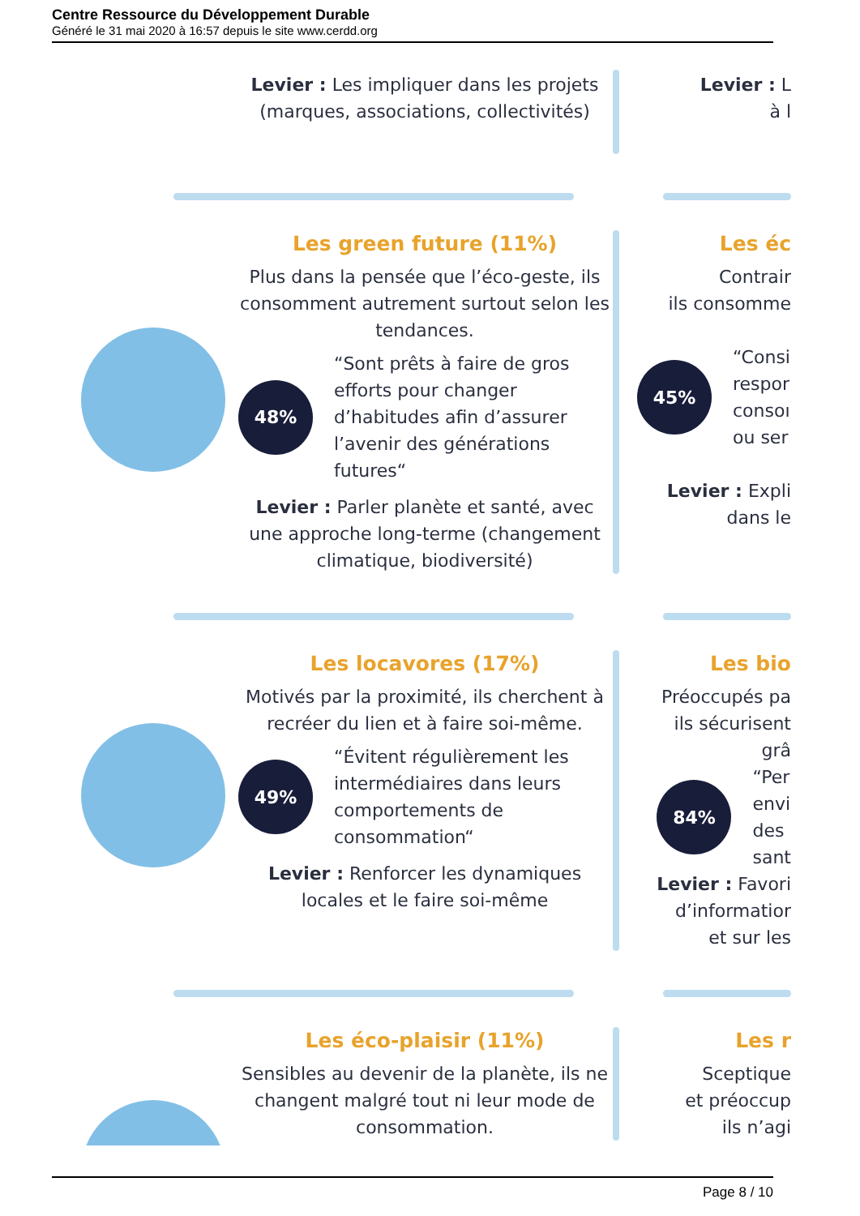Centre Ressource du Développement Durable
Généré le 31 mai 2020 à 16:57 depuis le site www.cerdd.org
Levier : Les impliquer dans les projets (marques, associations, collectivités)
Levier : L
à l
Les green future (11%)
Plus dans la pensée que l’éco-geste, ils consomment autrement surtout selon les tendances.
48%
“Sont prêts à faire de gros efforts pour changer d’habitudes afin d’assurer l’avenir des générations futures“
Levier : Parler planète et santé, avec une approche long-terme (changement climatique, biodiversité)
Les éc
Contrair
ils consomme
45% “Consi
respor
consoı
ou ser
Levier : Expli
dans le
Les locavores (17%)
Motivés par la proximité, ils cherchent à recréer du lien et à faire soi-même.
49%
“Évitent régulièrement les intermédiaires dans leurs comportements de consommation“
Levier : Renforcer les dynamiques locales et le faire soi-même
Les bio
Préoccupés pa
ils sécurisent
grâ
84% “Per
envi
des
sant
Levier : Favori
d’informatior
et sur les
Les éco-plaisir (11%)
Sensibles au devenir de la planète, ils ne changent malgré tout ni leur mode de consommation.
Les r
Sceptique
et préoccup
ils n’agi
Page 8 / 10